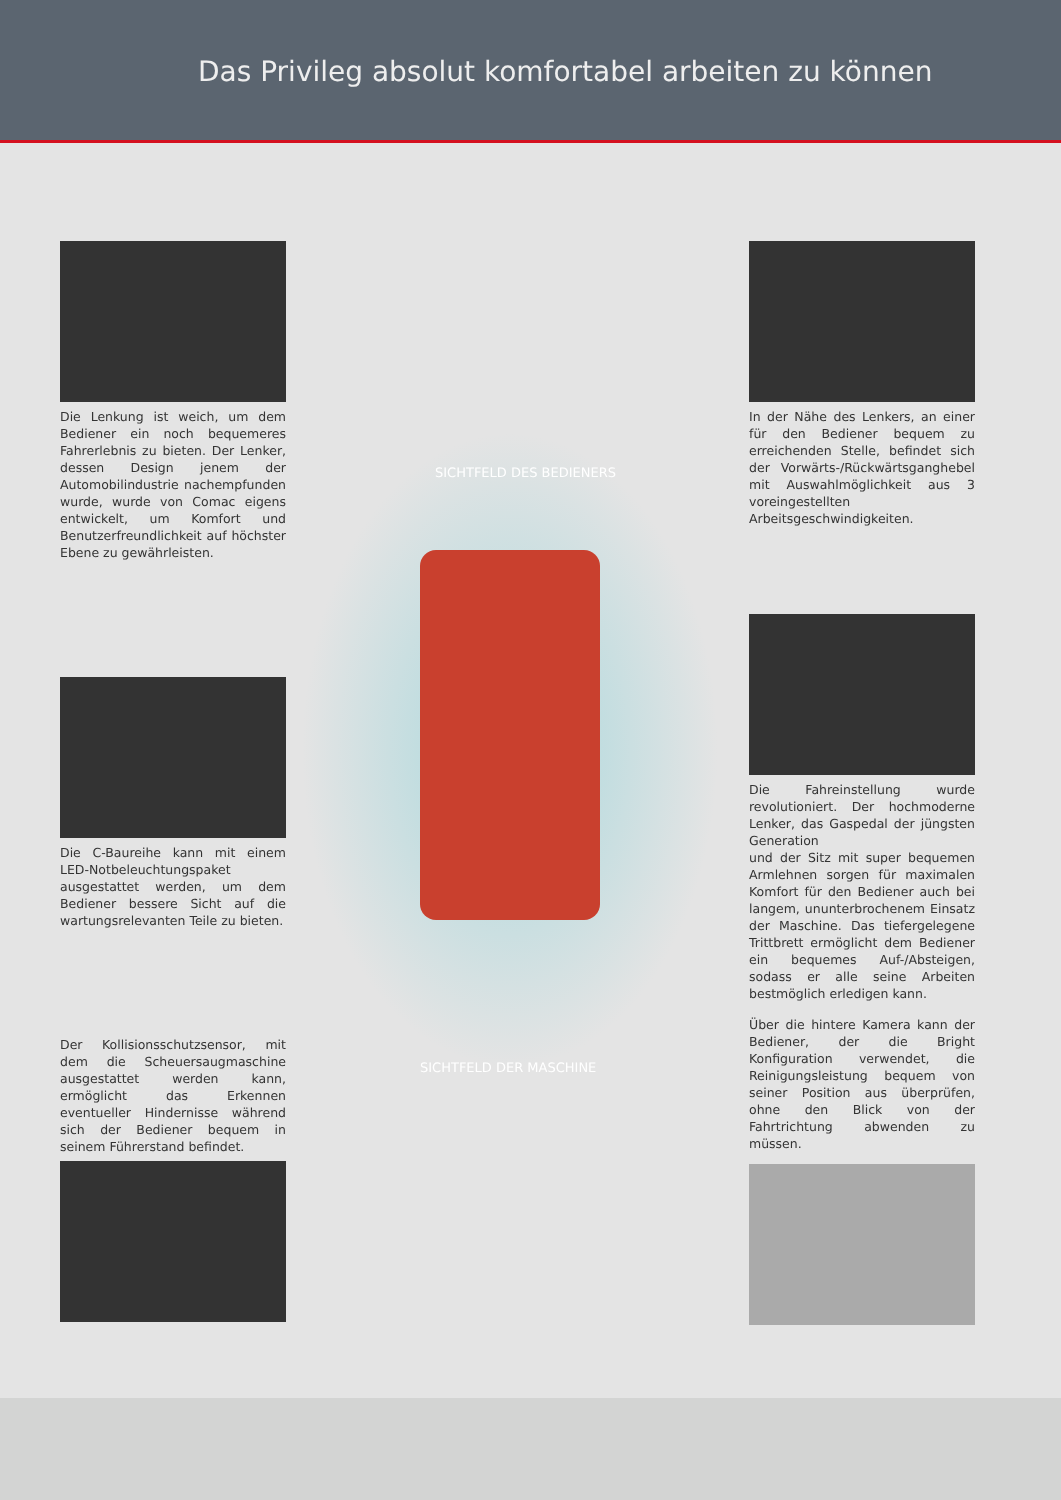Das Privileg absolut komfortabel arbeiten zu können
SICHTFELD DES BEDIENERS
SICHTFELD DER MASCHINE
Die Lenkung ist weich, um dem Bediener ein noch bequemeres Fahrerlebnis zu bieten. Der Lenker, dessen Design jenem der Automobilindustrie nachempfunden wurde, wurde von Comac eigens entwickelt, um Komfort und Benutzerfreundlichkeit auf höchster Ebene zu gewährleisten.
Die C-Baureihe kann mit einem LED-Notbeleuchtungspaket ausgestattet werden, um dem Bediener bessere Sicht auf die wartungsrelevanten Teile zu bieten.
Der Kollisionsschutzsensor, mit dem die Scheuersaugmaschine ausgestattet werden kann, ermöglicht das Erkennen eventueller Hindernisse während sich der Bediener bequem in seinem Führerstand befindet.
In der Nähe des Lenkers, an einer für den Bediener bequem zu erreichenden Stelle, befindet sich der Vorwärts-/Rückwärtsganghebel mit Auswahlmöglichkeit aus 3 voreingestellten Arbeitsgeschwindigkeiten.
Die Fahreinstellung wurde revolutioniert. Der hochmoderne Lenker, das Gaspedal der jüngsten Generation
und der Sitz mit super bequemen Armlehnen sorgen für maximalen Komfort für den Bediener auch bei langem, ununterbrochenem Einsatz der Maschine. Das tiefergelegene Trittbrett ermöglicht dem Bediener ein bequemes Auf-/Absteigen, sodass er alle seine Arbeiten bestmöglich erledigen kann.
Über die hintere Kamera kann der Bediener, der die Bright Konfiguration verwendet, die Reinigungsleistung bequem von seiner Position aus überprüfen, ohne den Blick von der Fahrtrichtung abwenden zu müssen.